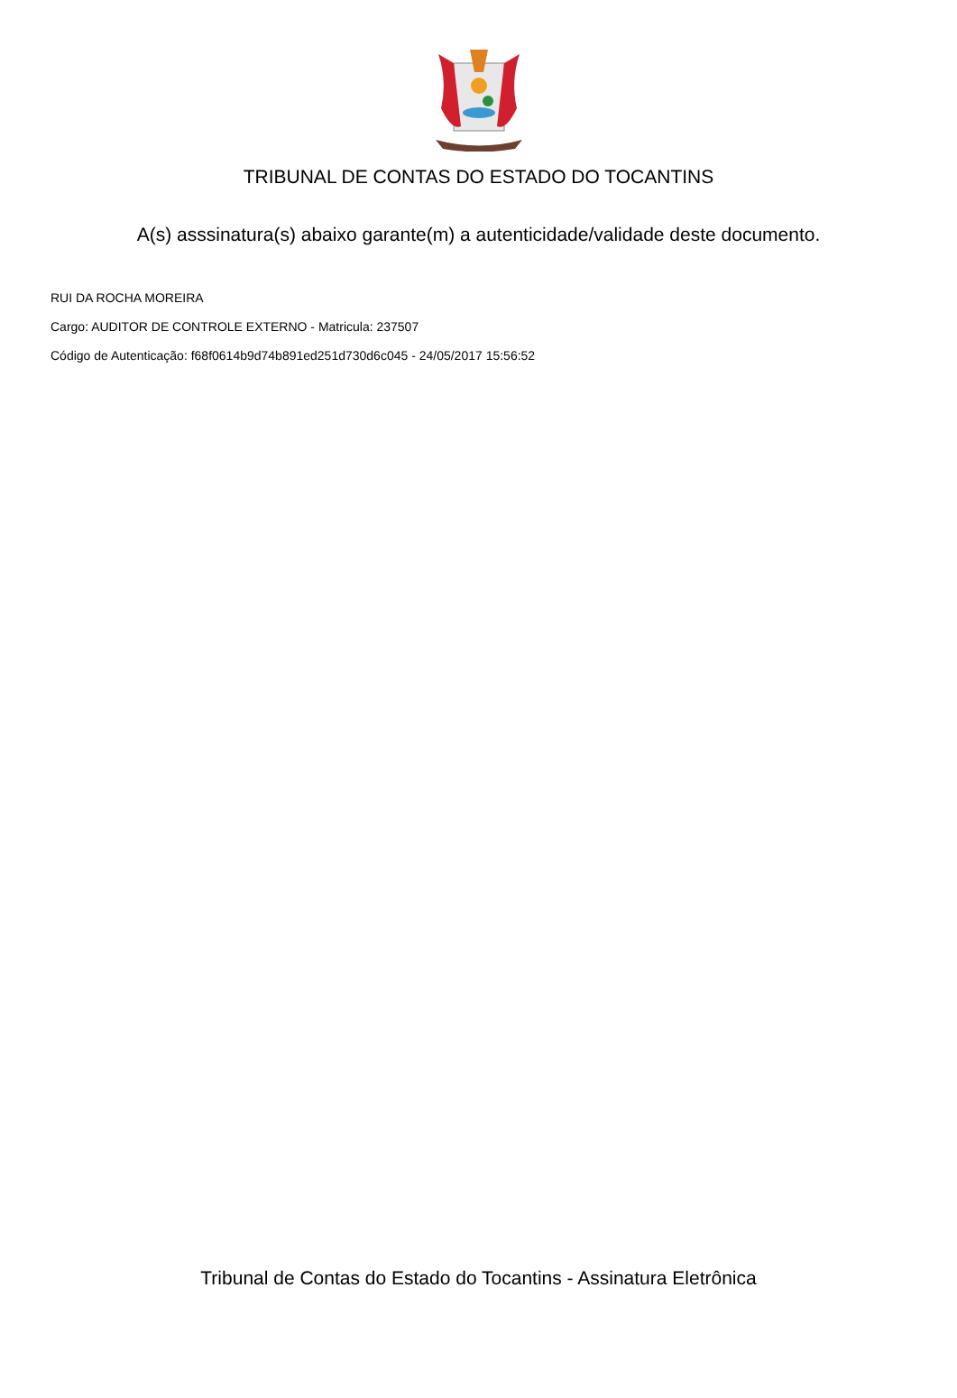TRIBUNAL DE CONTAS DO ESTADO DO TOCANTINS
A(s) asssinatura(s) abaixo garante(m) a autenticidade/validade deste documento.
RUI DA ROCHA MOREIRA
Cargo: AUDITOR DE CONTROLE EXTERNO - Matricula: 237507
Código de Autenticação: f68f0614b9d74b891ed251d730d6c045 - 24/05/2017 15:56:52
Tribunal de Contas do Estado do Tocantins - Assinatura Eletrônica